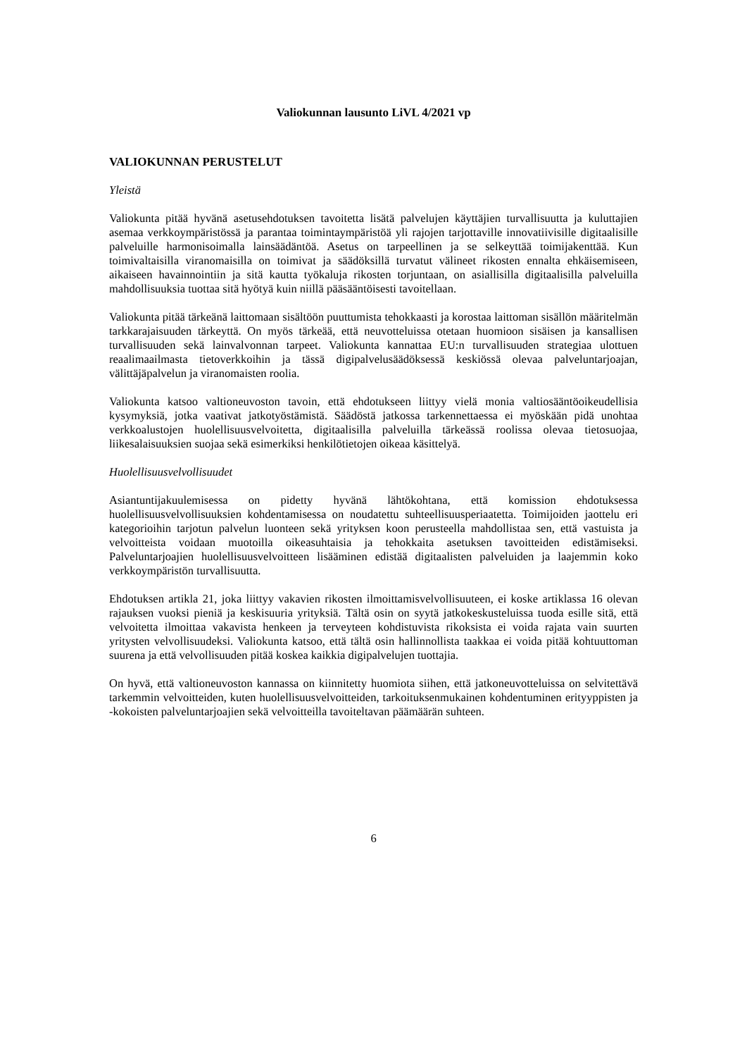Valiokunnan lausunto LiVL 4/2021 vp
VALIOKUNNAN PERUSTELUT
Yleistä
Valiokunta pitää hyvänä asetusehdotuksen tavoitetta lisätä palvelujen käyttäjien turvallisuutta ja kuluttajien asemaa verkkoympäristössä ja parantaa toimintaympäristöä yli rajojen tarjottaville innovatiivisille digitaalisille palveluille harmonisoimalla lainsäädäntöä. Asetus on tarpeellinen ja se selkeyttää toimijakenttää. Kun toimivaltaisilla viranomaisilla on toimivat ja säädöksillä turvatut välineet rikosten ennalta ehkäisemiseen, aikaiseen havainnointiin ja sitä kautta työkaluja rikosten torjuntaan, on asiallisilla digitaalisilla palveluilla mahdollisuuksia tuottaa sitä hyötyä kuin niillä pääsääntöisesti tavoitellaan.
Valiokunta pitää tärkeänä laittomaan sisältöön puuttumista tehokkaasti ja korostaa laittoman sisällön määritelmän tarkkarajaisuuden tärkeyttä. On myös tärkeää, että neuvotteluissa otetaan huomioon sisäisen ja kansallisen turvallisuuden sekä lainvalvonnan tarpeet. Valiokunta kannattaa EU:n turvallisuuden strategiaa ulottuen reaalimaailmasta tietoverkkoihin ja tässä digipalvelusäädöksessä keskiössä olevaa palveluntarjoajan, välittäjäpalvelun ja viranomaisten roolia.
Valiokunta katsoo valtioneuvoston tavoin, että ehdotukseen liittyy vielä monia valtiosääntöoikeudellisia kysymyksiä, jotka vaativat jatkotyöstämistä. Säädöstä jatkossa tarkennettaessa ei myöskään pidä unohtaa verkkoalustojen huolellisuusvelvoitetta, digitaalisilla palveluilla tärkeässä roolissa olevaa tietosuojaa, liikesalaisuuksien suojaa sekä esimerkiksi henkilötietojen oikeaa käsittelyä.
Huolellisuusvelvollisuudet
Asiantuntijakuulemisessa on pidetty hyvänä lähtökohtana, että komission ehdotuksessa huolellisuusvelvollisuuksien kohdentamisessa on noudatettu suhteellisuusperiaatetta. Toimijoiden jaottelu eri kategorioihin tarjotun palvelun luonteen sekä yrityksen koon perusteella mahdollistaa sen, että vastuista ja velvoitteista voidaan muotoilla oikeasuhtaisia ja tehokkaita asetuksen tavoitteiden edistämiseksi. Palveluntarjoajien huolellisuusvelvoitteen lisääminen edistää digitaalisten palveluiden ja laajemmin koko verkkoympäristön turvallisuutta.
Ehdotuksen artikla 21, joka liittyy vakavien rikosten ilmoittamisvelvollisuuteen, ei koske artiklassa 16 olevan rajauksen vuoksi pieniä ja keskisuuria yrityksiä. Tältä osin on syytä jatkokeskusteluissa tuoda esille sitä, että velvoitetta ilmoittaa vakavista henkeen ja terveyteen kohdistuvista rikoksista ei voida rajata vain suurten yritysten velvollisuudeksi. Valiokunta katsoo, että tältä osin hallinnollista taakkaa ei voida pitää kohtuuttoman suurena ja että velvollisuuden pitää koskea kaikkia digipalvelujen tuottajia.
On hyvä, että valtioneuvoston kannassa on kiinnitetty huomiota siihen, että jatkoneuvotteluissa on selvitettävä tarkemmin velvoitteiden, kuten huolellisuusvelvoitteiden, tarkoituksenmukainen kohdentuminen erityyppisten ja -kokoisten palveluntarjoajien sekä velvoitteilla tavoiteltavan päämäärän suhteen.
6